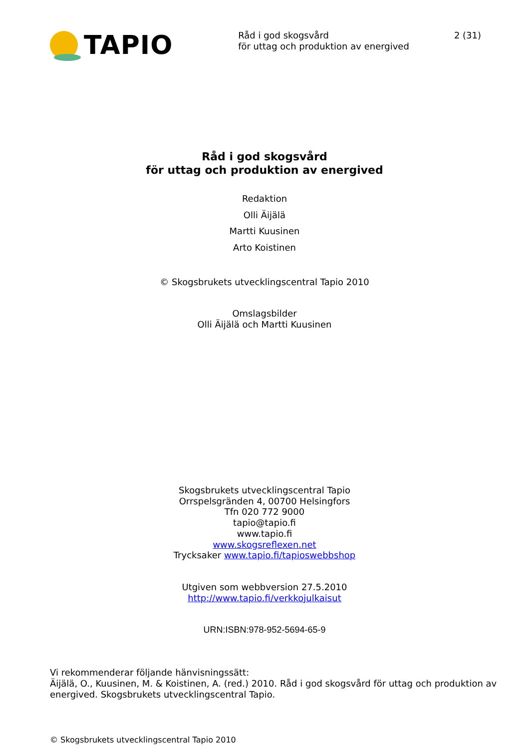TAPIO
Råd i god skogsvård
för uttag och produktion av energived
2 (31)
Råd i god skogsvård
för uttag och produktion av energived
Redaktion
Olli Äijälä
Martti Kuusinen
Arto Koistinen
© Skogsbrukets utvecklingscentral Tapio 2010
Omslagsbilder
Olli Äijälä och Martti Kuusinen
Skogsbrukets utvecklingscentral Tapio
Orrspelsgränden 4, 00700 Helsingfors
Tfn 020 772 9000
tapio@tapio.fi
www.tapio.fi
www.skogsreflexen.net
Trycksaker www.tapio.fi/tapioswebbshop
Utgiven som webbversion 27.5.2010
http://www.tapio.fi/verkkojulkaisut
URN:ISBN:978-952-5694-65-9
Vi rekommenderar följande hänvisningssätt:
Äijälä, O., Kuusinen, M. & Koistinen, A. (red.) 2010. Råd i god skogsvård för uttag och produktion av energived. Skogsbrukets utvecklingscentral Tapio.
© Skogsbrukets utvecklingscentral Tapio 2010